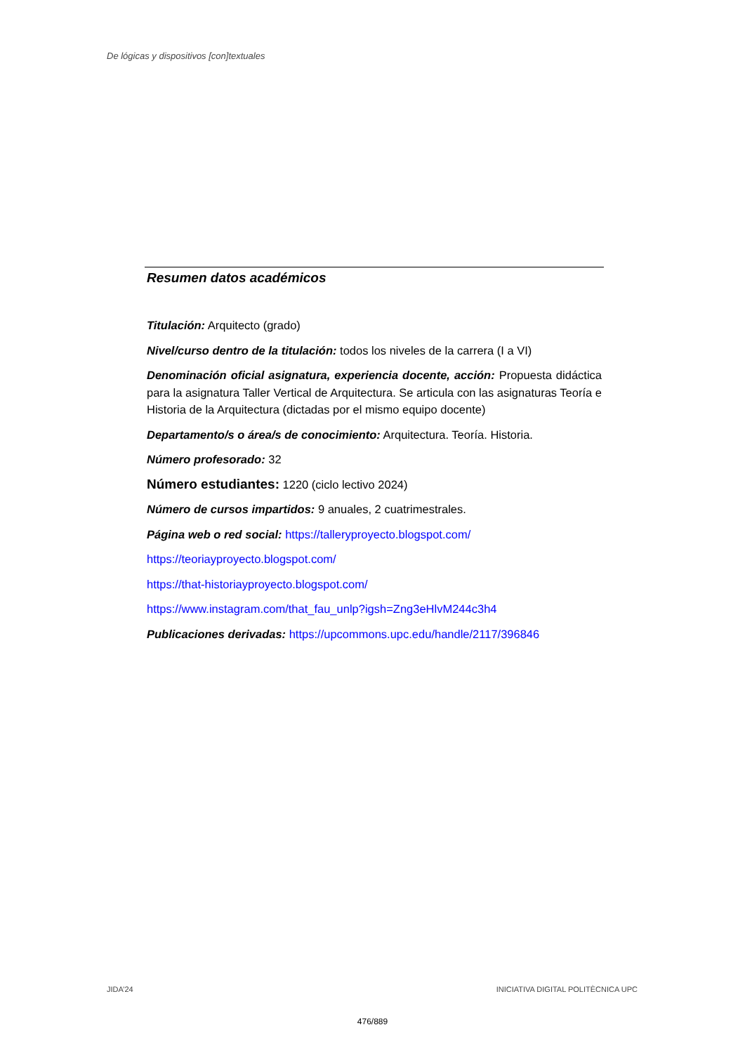De lógicas y dispositivos [con]textuales
Resumen datos académicos
Titulación: Arquitecto (grado)
Nivel/curso dentro de la titulación: todos los niveles de la carrera (I a VI)
Denominación oficial asignatura, experiencia docente, acción: Propuesta didáctica para la asignatura Taller Vertical de Arquitectura. Se articula con las asignaturas Teoría e Historia de la Arquitectura (dictadas por el mismo equipo docente)
Departamento/s o área/s de conocimiento: Arquitectura. Teoría. Historia.
Número profesorado: 32
Número estudiantes: 1220 (ciclo lectivo 2024)
Número de cursos impartidos: 9 anuales, 2 cuatrimestrales.
Página web o red social: https://talleryproyecto.blogspot.com/
https://teoriayproyecto.blogspot.com/
https://that-historiayproyecto.blogspot.com/
https://www.instagram.com/that_fau_unlp?igsh=Zng3eHlvM244c3h4
Publicaciones derivadas: https://upcommons.upc.edu/handle/2117/396846
JIDA’24 INICIATIVA DIGITAL POLITÈCNICA UPC
476/889